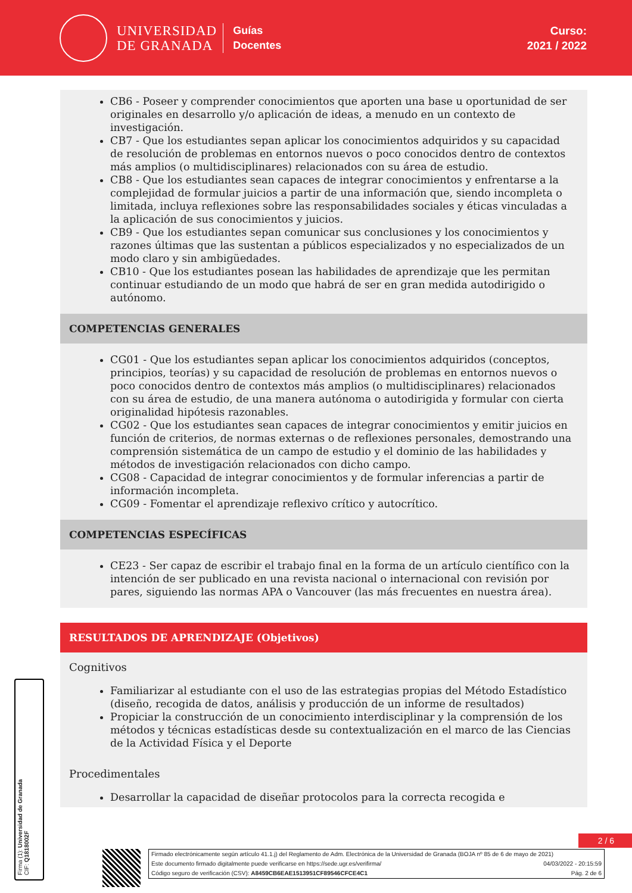UNIVERSIDAD
DE GRANADA
Guías
Docentes
Curso:
2021 / 2022
CB6 - Poseer y comprender conocimientos que aporten una base u oportunidad de ser originales en desarrollo y/o aplicación de ideas, a menudo en un contexto de investigación.
CB7 - Que los estudiantes sepan aplicar los conocimientos adquiridos y su capacidad de resolución de problemas en entornos nuevos o poco conocidos dentro de contextos más amplios (o multidisciplinares) relacionados con su área de estudio.
CB8 - Que los estudiantes sean capaces de integrar conocimientos y enfrentarse a la complejidad de formular juicios a partir de una información que, siendo incompleta o limitada, incluya reflexiones sobre las responsabilidades sociales y éticas vinculadas a la aplicación de sus conocimientos y juicios.
CB9 - Que los estudiantes sepan comunicar sus conclusiones y los conocimientos y razones últimas que las sustentan a públicos especializados y no especializados de un modo claro y sin ambigüedades.
CB10 - Que los estudiantes posean las habilidades de aprendizaje que les permitan continuar estudiando de un modo que habrá de ser en gran medida autodirigido o autónomo.
COMPETENCIAS GENERALES
CG01 - Que los estudiantes sepan aplicar los conocimientos adquiridos (conceptos, principios, teorías) y su capacidad de resolución de problemas en entornos nuevos o poco conocidos dentro de contextos más amplios (o multidisciplinares) relacionados con su área de estudio, de una manera autónoma o autodirigida y formular con cierta originalidad hipótesis razonables.
CG02 - Que los estudiantes sean capaces de integrar conocimientos y emitir juicios en función de criterios, de normas externas o de reflexiones personales, demostrando una comprensión sistemática de un campo de estudio y el dominio de las habilidades y métodos de investigación relacionados con dicho campo.
CG08 - Capacidad de integrar conocimientos y de formular inferencias a partir de información incompleta.
CG09 - Fomentar el aprendizaje reflexivo crítico y autocrítico.
COMPETENCIAS ESPECÍFICAS
CE23 - Ser capaz de escribir el trabajo final en la forma de un artículo científico con la intención de ser publicado en una revista nacional o internacional con revisión por pares, siguiendo las normas APA o Vancouver (las más frecuentes en nuestra área).
RESULTADOS DE APRENDIZAJE (Objetivos)
Cognitivos
Familiarizar al estudiante con el uso de las estrategias propias del Método Estadístico (diseño, recogida de datos, análisis y producción de un informe de resultados)
Propiciar la construcción de un conocimiento interdisciplinar y la comprensión de los métodos y técnicas estadísticas desde su contextualización en el marco de las Ciencias de la Actividad Física y el Deporte
Procedimentales
Desarrollar la capacidad de diseñar protocolos para la correcta recogida e
2 / 6
Firmado electrónicamente según artículo 41.1.j) del Reglamento de Adm. Electrónica de la Universidad de Granada (BOJA nº 85 de 6 de mayo de 2021)
Este documento firmado digitalmente puede verificarse en https://sede.ugr.es/verifirma/ 04/03/2022 - 20:15:59
Código seguro de verificación (CSV): A8459CB6EAE1513951CF89546CFCE4C1 Pág. 2 de 6
Firma (1): Universidad de Granada
CIF: Q1818002F